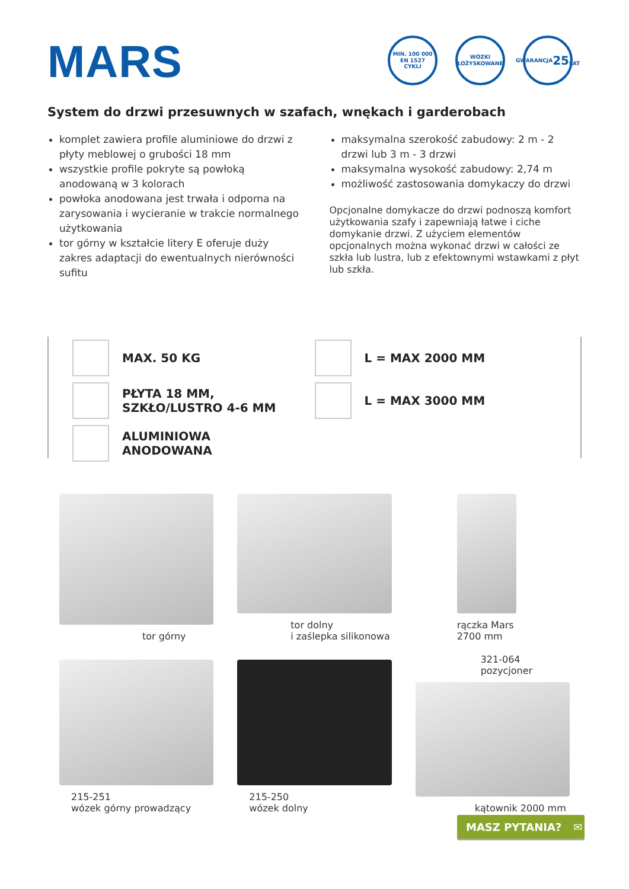MARS
MIN. 100 000
EN 1527
CYKLI
WÓZKI
ŁOŻYSKOWANE
GWARANCJA
25
LAT
System do drzwi przesuwnych w szafach, wnękach i garderobach
komplet zawiera profile aluminiowe do drzwi z płyty meblowej o grubości 18 mm
wszystkie profile pokryte są powłoką anodowaną w 3 kolorach
powłoka anodowana jest trwała i odporna na zarysowania i wycieranie w trakcie normalnego użytkowania
tor górny w kształcie litery E oferuje duży zakres adaptacji do ewentualnych nierówności sufitu
maksymalna szerokość zabudowy: 2 m - 2 drzwi lub 3 m - 3 drzwi
maksymalna wysokość zabudowy: 2,74 m
możliwość zastosowania domykaczy do drzwi
Opcjonalne domykacze do drzwi podnoszą komfort użytkowania szafy i zapewniają łatwe i ciche domykanie drzwi. Z użyciem elementów opcjonalnych można wykonać drzwi w całości ze szkła lub lustra, lub z efektownymi wstawkami z płyt lub szkła.
MAX. 50 KG
PŁYTA 18 MM,
SZKŁO/LUSTRO 4-6 MM
ALUMINIOWA
ANODOWANA
L = MAX 2000 MM
L = MAX 3000 MM
tor górny
tor dolny
i zaślepka silikonowa
rączka Mars
2700 mm
215-251
wózek górny prowadzący
215-250
wózek dolny
321-064
pozycjoner
kątownik 2000 mm
MASZ PYTANIA? ✉